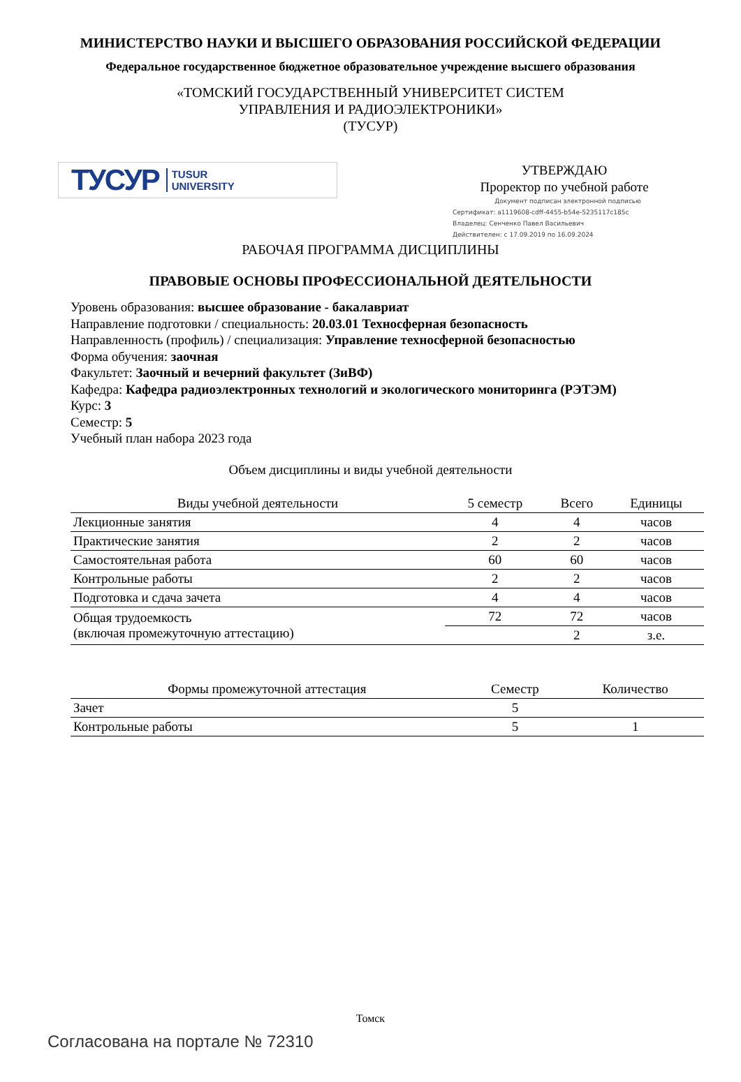МИНИСТЕРСТВО НАУКИ И ВЫСШЕГО ОБРАЗОВАНИЯ РОССИЙСКОЙ ФЕДЕРАЦИИ
Федеральное государственное бюджетное образовательное учреждение высшего образования
«ТОМСКИЙ ГОСУДАРСТВЕННЫЙ УНИВЕРСИТЕТ СИСТЕМ
УПРАВЛЕНИЯ И РАДИОЭЛЕКТРОНИКИ»
(ТУСУР)
ТУСУР TUSUR
UNIVERSITY
УТВЕРЖДАЮ
Проректор по учебной работе
Документ подписан электронной подписью
Сертификат: a1119608-cdff-4455-b54e-5235117c185c
Владелец: Сенченко Павел Васильевич
Действителен: с 17.09.2019 по 16.09.2024
РАБОЧАЯ ПРОГРАММА ДИСЦИПЛИНЫ
ПРАВОВЫЕ ОСНОВЫ ПРОФЕССИОНАЛЬНОЙ ДЕЯТЕЛЬНОСТИ
Уровень образования: высшее образование - бакалавриат
Направление подготовки / специальность: 20.03.01 Техносферная безопасность
Направленность (профиль) / специализация: Управление техносферной безопасностью
Форма обучения: заочная
Факультет: Заочный и вечерний факультет (ЗиВФ)
Кафедра: Кафедра радиоэлектронных технологий и экологического мониторинга (РЭТЭМ)
Курс: 3
Семестр: 5
Учебный план набора 2023 года
Объем дисциплины и виды учебной деятельности
| Виды учебной деятельности | 5 семестр | Всего | Единицы |
| --- | --- | --- | --- |
| Лекционные занятия | 4 | 4 | часов |
| Практические занятия | 2 | 2 | часов |
| Самостоятельная работа | 60 | 60 | часов |
| Контрольные работы | 2 | 2 | часов |
| Подготовка и сдача зачета | 4 | 4 | часов |
| Общая трудоемкость (включая промежуточную аттестацию) | 72 | 72 | часов |
| | | 2 | з.е. |
| Формы промежуточной аттестация | Семестр | Количество |
| --- | --- | --- |
| Зачет | 5 | |
| Контрольные работы | 5 | 1 |
Томск
Согласована на портале № 72310